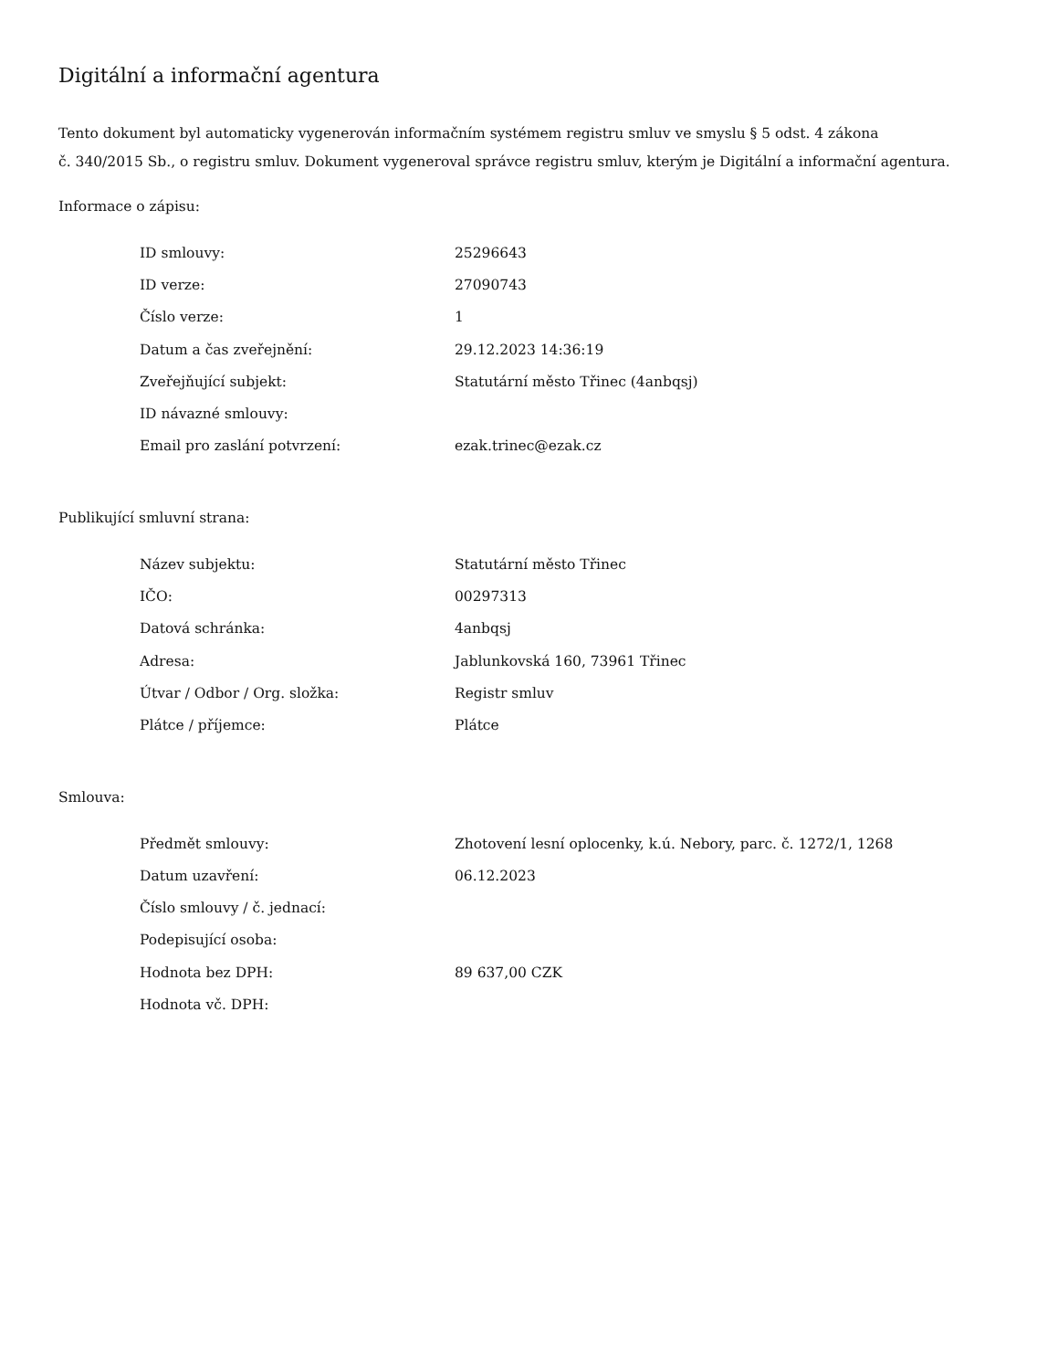Digitální a informační agentura
Tento dokument byl automaticky vygenerován informačním systémem registru smluv ve smyslu § 5 odst. 4 zákona
č. 340/2015 Sb., o registru smluv. Dokument vygeneroval správce registru smluv, kterým je Digitální a informační agentura.
Informace o zápisu:
| ID smlouvy: | 25296643 |
| ID verze: | 27090743 |
| Číslo verze: | 1 |
| Datum a čas zveřejnění: | 29.12.2023 14:36:19 |
| Zveřejňující subjekt: | Statutární město Třinec (4anbqsj) |
| ID návazné smlouvy: | |
| Email pro zaslání potvrzení: | ezak.trinec@ezak.cz |
Publikující smluvní strana:
| Název subjektu: | Statutární město Třinec |
| IČO: | 00297313 |
| Datová schránka: | 4anbqsj |
| Adresa: | Jablunkovská 160, 73961 Třinec |
| Útvar / Odbor / Org. složka: | Registr smluv |
| Plátce / příjemce: | Plátce |
Smlouva:
| Předmět smlouvy: | Zhotovení lesní oplocenky, k.ú. Nebory, parc. č. 1272/1, 1268 |
| Datum uzavření: | 06.12.2023 |
| Číslo smlouvy / č. jednací: | |
| Podepisující osoba: | |
| Hodnota bez DPH: | 89 637,00 CZK |
| Hodnota vč. DPH: | |